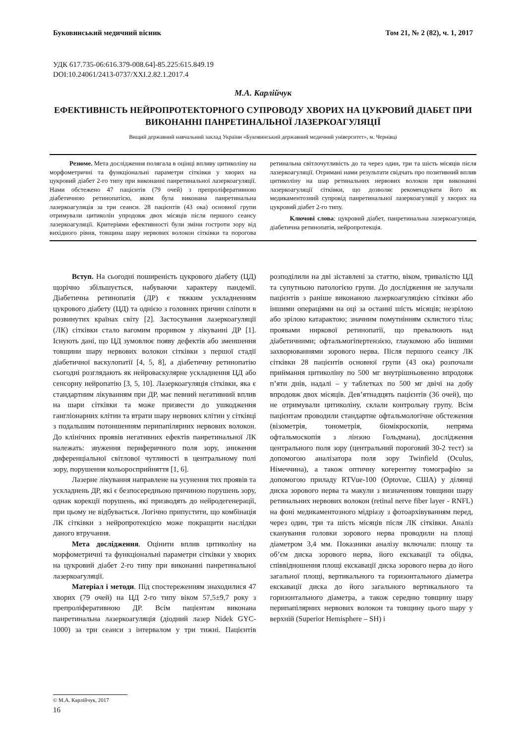Буковинський медичний вісник Том 21, № 2 (82), ч. 1, 2017
УДК 617.735-06:616.379-008.64]-85.225:615.849.19
DOI:10.24061/2413-0737/XXI.2.82.1.2017.4
М.А. Карлійчук
ЕФЕКТИВНІСТЬ НЕЙРОПРОТЕКТОРНОГО СУПРОВОДУ ХВОРИХ НА ЦУКРОВИЙ ДІАБЕТ ПРИ ВИКОНАННІ ПАНРЕТИНАЛЬНОЇ ЛАЗЕРКОАГУЛЯЦІЇ
Вищий державний навчальний заклад України «Буковинський державний медичний університет», м. Чернівці
Резюме. Мета дослідження полягала в оцінці впливу цитиколіну на морфометричні та функціональні параметри сітківки у хворих на цукровий діабет 2-го типу при виконанні панретинальної лазеркоагуляції. Нами обстежено 47 пацієнтів (79 очей) з препроліферативною діабетичною ретинопатією, яким була виконана панретинальна лазеркоагуляція за три сеанси. 28 пацієнтів (43 ока) основної групи отримували цитиколін упродовж двох місяців після першого сеансу лазеркоагуляції. Критеріями ефективності були зміни гостроти зору від вихідного рівня, товщина шару нервових волокон сітківки та порогова ретинальна світлочутливість до та через один, три та шість місяців після лазеркоагуляції. Отримані нами результати свідчать про позитивний вплив цитиколіну на шар ретинальних нервових волокон при виконанні лазеркоагуляції сітківки, що дозволяє рекомендувати його як медикаментозний супровід панретинальної лазеркоагуляції у хворих на цукровий діабет 2-го типу.
Ключові слова: цукровий діабет, панретинальна лазеркоагуляція, діабетична ретинопатія, нейропротекція.
Вступ. На сьогодні поширеність цукрового діабету (ЦД) щорічно збільшується, набуваючи характеру пандемії. Діабетична ретинопатія (ДР) є тяжким ускладненням цукрового діабету (ЦД) та однією з головних причин сліпоти в розвинутих країнах світу [2]. Застосування лазеркоагуляції (ЛК) сітківки стало вагомим проривом у лікуванні ДР [1]. Існують дані, що ЦД зумовлює появу дефектів або зменшення товщини шару нервових волокон сітківки з першої стадії діабетичної васкулопатії [4, 5, 8], а діабетичну ретинопатію сьогодні розглядають як нейроваскулярне ускладнення ЦД або сенсорну нейропатію [3, 5, 10]. Лазеркоагуляція сітківки, яка є стандартним лікуванням при ДР, має певний негативний вплив на шари сітківки та може призвести до ушкодження гангліонарних клітин та втрати шару нервових клітин у сітківці з подальшим потоншенням перипапілярних нервових волокон. До клінічних проявів негативних ефектів панретинальної ЛК належать: звуження периферичного поля зору, зниження диференціальної світлової чутливості в центральному полі зору, порушення кольоросприйняття [1, 6].
Лазерне лікування направлене на усунення тих проявів та ускладнень ДР, які є безпосередньою причиною порушень зору, однак корекції порушень, які призводять до нейродегенерації, при цьому не відбувається. Логічно припустити, що комбінація ЛК сітківки з нейропротекцією може покращити наслідки даного втручання.
Мета дослідження. Оцінити вплив цитиколіну на морфометричні та функціональні параметри сітківки у хворих на цукровий діабет 2-го типу при виконанні панретинальної лазеркоагуляції.
Матеріал і методи. Під спостереженням знаходилися 47 хворих (79 очей) на ЦД 2-го типу віком 57,5±9,7 року з препроліферативною ДР. Всім пацієнтам виконана панретинальна лазеркоагуляція (діодний лазер Nidek GYC-1000) за три сеанси з інтервалом у три тижні. Пацієнтів розподілили на дві зіставлені за статтю, віком, тривалістю ЦД та супутньою патологією групи. До дослідження не залучали пацієнтів з раніше виконаною лазеркоагуляцією сітківки або іншими операціями на оці за останні шість місяців; незрілою або зрілою катарактою; значним помутнінням склистого тіла; проявами ниркової ретинопатії, що превалюють над діабетичними; офтальмогіпертензією, глаукомою або іншими захворюваннями зорового нерва. Після першого сеансу ЛК сітківки 28 пацієнтів основної групи (43 ока) розпочали приймання цитиколіну по 500 мг внутрішньовенно впродовж п’яти днів, надалі – у таблетках по 500 мг двічі на добу впродовж двох місяців. Дев’ятнадцять пацієнтів (36 очей), що не отримували цитиколіну, склали контрольну групу. Всім пацієнтам проводили стандартне офтальмологічне обстеження (візометрія, тонометрія, біомікроскопія, непряма офтальмоскопія з лінзою Гольдмана), дослідження центрального поля зору (центральний пороговий 30-2 тест) за допомогою аналізатора поля зору Twinfield (Oculus, Німеччина), а також оптичну когерентну томографію за допомогою приладу RTVue-100 (Optovue, США) у ділянці диска зорового нерва та макули з визначенням товщини шару ретинальних нервових волокон (retinal nerve fiber layer - RNFL) на фоні медикаментозного мідріазу з фотоархівуванням перед, через один, три та шість місяців після ЛК сітківки. Аналіз сканування головки зорового нерва проводили на площі діаметром 3,4 мм. Показники аналізу включали: площу та об’єм диска зорового нерва, його екскавації та обідка, співвідношення площі екскавації диска зорового нерва до його загальної площі, вертикального та горизонтального діаметра екскавації диска до його загального вертикального та горизонтального діаметра, а також середню товщину шару перипапілярних нервових волокон та товщину цього шару у верхній (Superior Hemisphere – SH) і
© М.А. Карлійчук, 2017
16